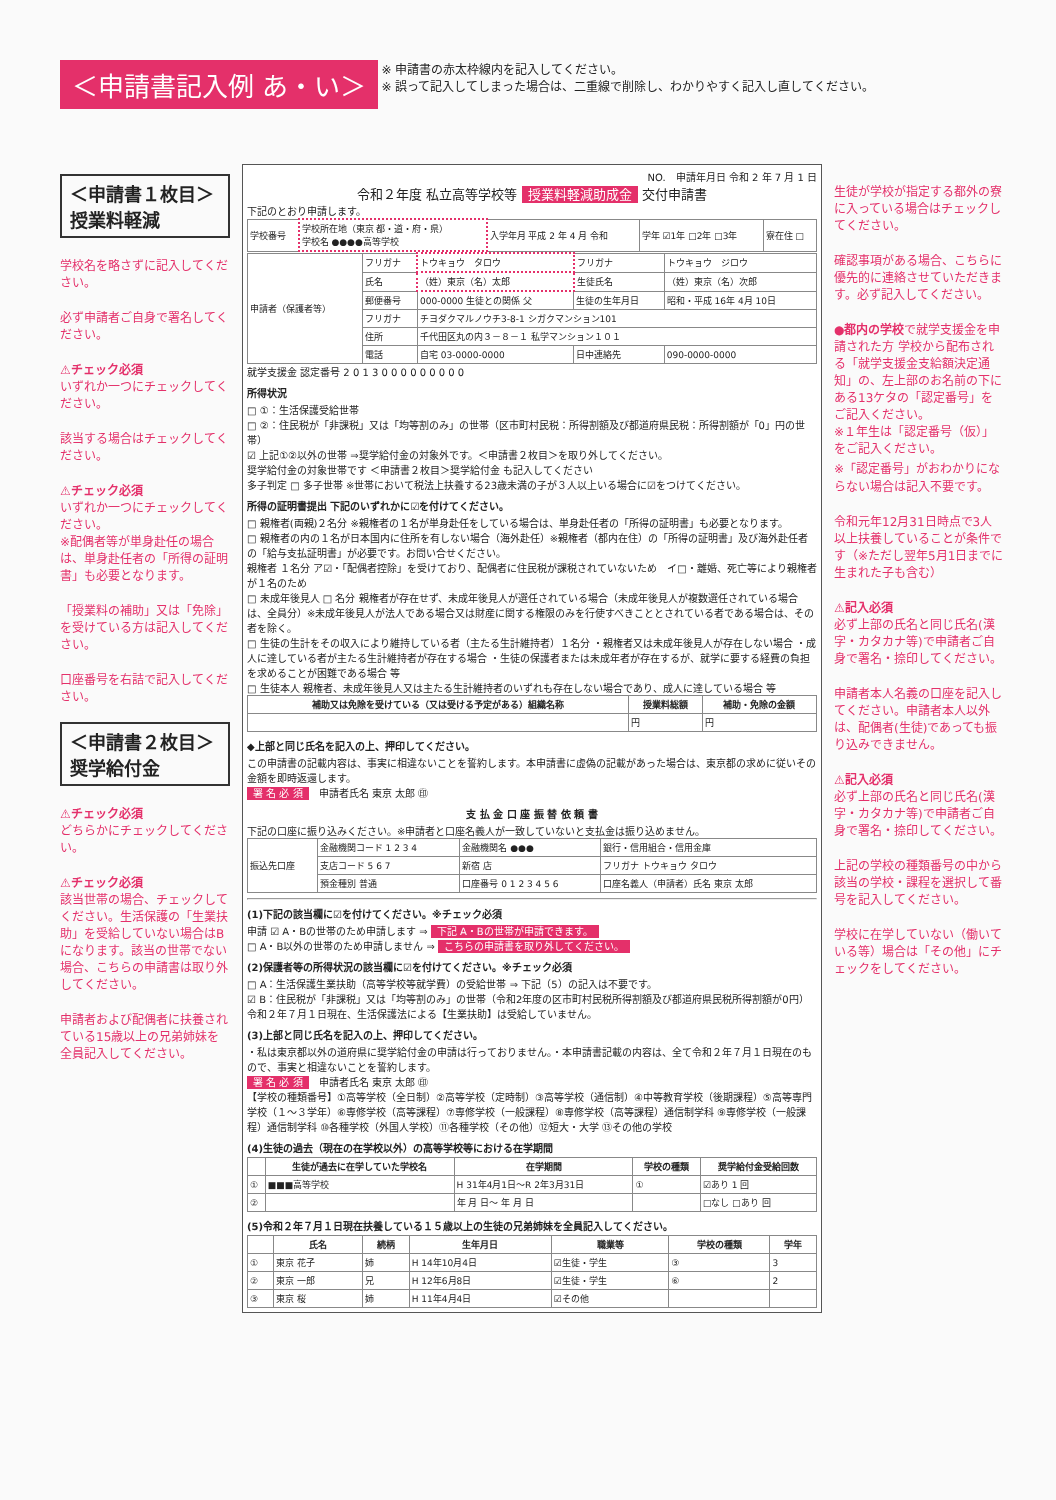＜申請書記入例 あ・い＞
※ 申請書の赤太枠線内を記入してください。
※ 誤って記入してしまった場合は、二重線で削除し、わかりやすく記入し直してください。
＜申請書１枚目＞
授業料軽減
学校名を略さずに記入してください。
必ず申請者ご自身で署名してください。
⚠チェック必須
いずれか一つにチェックしてください。
該当する場合はチェックしてください。
⚠チェック必須
いずれか一つにチェックしてください。
※配偶者等が単身赴任の場合は、単身赴任者の「所得の証明書」も必要となります。
「授業料の補助」又は「免除」を受けている方は記入してください。
口座番号を右詰で記入してください。
＜申請書２枚目＞
奨学給付金
⚠チェック必須
どちらかにチェックしてください。
⚠チェック必須
該当世帯の場合、チェックしてください。生活保護の「生業扶助」を受給していない場合はBになります。該当の世帯でない場合、こちらの申請書は取り外してください。
申請者および配偶者に扶養されている15歳以上の兄弟姉妹を全員記入してください。
NO.　申請年月日 令和 2 年 7 月 1 日
令和２年度 私立高等学校等 授業料軽減助成金 交付申請書
下記のとおり申請します。
| 学校番号 | 学校所在地（東京 都・道・府・県） 学校名 ●●●●高等学校 | 入学年月 平成 2 年 4 月 令和 | 学年 ☑1年 □2年 □3年 | 寮在住 □ |
| 申請者（保護者等） | フリガナ | トウキョウ タロウ | フリガナ | トウキョウ ジロウ |
| | 氏名 | （姓）東京（名）太郎 | 生徒氏名 | （姓）東京（名）次郎 |
| | 郵便番号 | 000-0000 生徒との関係 父 | 生徒の生年月日 | 昭和・平成 16年 4月 10日 |
| | フリガナ | チヨダクマルノウチ3-8-1 シガクマンション101 | | |
| | 住所 | 千代田区丸の内３－８－１ 私学マンション１０１ | | |
| | 電話 | 自宅 03-0000-0000 | 日中連絡先 | 090-0000-0000 |
就学支援金 認定番号 2 0 1 3 0 0 0 0 0 0 0 0 0
所得状況
□ ①：生活保護受給世帯
□ ②：住民税が「非課税」又は「均等割のみ」の世帯（区市町村民税：所得割額及び都道府県民税：所得割額が「0」円の世帯）
☑ 上記①②以外の世帯 ⇒奨学給付金の対象外です。＜申請書２枚目＞を取り外してください。
奨学給付金の対象世帯です ＜申請書２枚目＞奨学給付金 も記入してください
多子判定 □ 多子世帯 ※世帯において税法上扶養する23歳未満の子が３人以上いる場合に☑をつけてください。
所得の証明書提出 下記のいずれかに☑を付けてください。
□ 親権者(両親)２名分 ※親権者の１名が単身赴任をしている場合は、単身赴任者の「所得の証明書」も必要となります。
□ 親権者の内の１名が日本国内に住所を有しない場合（海外赴任）※親権者（都内在住）の「所得の証明書」及び海外赴任者の「給与支払証明書」が必要です。お問い合せください。
親権者 １名分 ア☑・「配偶者控除」を受けており、配偶者に住民税が課税されていないため　イ□・離婚、死亡等により親権者が１名のため
□ 未成年後見人 □ 名分 親権者が存在せず、未成年後見人が選任されている場合（未成年後見人が複数選任されている場合は、全員分）※未成年後見人が法人である場合又は財産に関する権限のみを行使すべきこととされている者である場合は、その者を除く。
□ 生徒の生計をその収入により維持している者（主たる生計維持者）１名分 ・親権者又は未成年後見人が存在しない場合 ・成人に達している者が主たる生計維持者が存在する場合 ・生徒の保護者または未成年者が存在するが、就学に要する経費の負担を求めることが困難である場合 等
□ 生徒本人 親権者、未成年後見人又は主たる生計維持者のいずれも存在しない場合であり、成人に達している場合 等
| 補助又は免除を受けている（又は受ける予定がある）組織名称 | 授業料総額 | 補助・免除の金額 |
| --- | --- | --- |
| | 円 | 円 |
◆上部と同じ氏名を記入の上、押印してください。
この申請書の記載内容は、事実に相違ないことを誓約します。本申請書に虚偽の記載があった場合は、東京都の求めに従いその金額を即時返還します。
署 名 必 須　申請者氏名 東京 太郎 ㊞
支 払 金 口 座 振 替 依 頼 書
下記の口座に振り込みください。※申請者と口座名義人が一致していないと支払金は振り込めません。
| 振込先口座 | 金融機関コード 1 2 3 4 | 金融機関名 ●●● | 銀行・信用組合・信用金庫 |
| | 支店コード 5 6 7 | 新宿 店 | フリガナ トウキョウ タロウ |
| | 預金種別 普通 | 口座番号 0 1 2 3 4 5 6 | 口座名義人（申請者）氏名 東京 太郎 |
(1)下記の該当欄に☑を付けてください。※チェック必須
申請 ☑ A・Bの世帯のため申請します ⇒ 下記 A・Bの世帯が申請できます。
□ A・B以外の世帯のため申請しません ⇒ こちらの申請書を取り外してください。
(2)保護者等の所得状況の該当欄に☑を付けてください。※チェック必須
□ A：生活保護生業扶助（高等学校等就学費）の受給世帯 ⇒ 下記（5）の記入は不要です。
☑ B：住民税が「非課税」又は「均等割のみ」の世帯（令和2年度の区市町村民税所得割額及び都道府県民税所得割額が0円）令和２年７月１日現在、生活保護法による【生業扶助】は受給していません。
(3)上部と同じ氏名を記入の上、押印してください。
・私は東京都以外の道府県に奨学給付金の申請は行っておりません。・本申請書記載の内容は、全て令和２年７月１日現在のもので、事実と相違ないことを誓約します。
署 名 必 須　申請者氏名 東京 太郎 ㊞
【学校の種類番号】①高等学校（全日制）②高等学校（定時制）③高等学校（通信制）④中等教育学校（後期課程）⑤高等専門学校（１～３学年）⑥専修学校（高等課程）⑦専修学校（一般課程）⑧専修学校（高等課程）通信制学科 ⑨専修学校（一般課程）通信制学科 ⑩各種学校（外国人学校）⑪各種学校（その他）⑫短大・大学 ⑬その他の学校
(4)生徒の過去（現在の在学校以外）の高等学校等における在学期間
| | 生徒が過去に在学していた学校名 | 在学期間 | 学校の種類 | 奨学給付金受給回数 |
| --- | --- | --- | --- | --- |
| ① | ■■■高等学校 | H 31年4月1日～R 2年3月31日 | ① | ☑あり 1 回 |
| ② | | 年 月 日～ 年 月 日 | | □なし □あり 回 |
(5)令和２年７月１日現在扶養している１５歳以上の生徒の兄弟姉妹を全員記入してください。
| | 氏名 | 続柄 | 生年月日 | 職業等 | 学校の種類 | 学年 |
| --- | --- | --- | --- | --- | --- | --- |
| ① | 東京 花子 | 姉 | H 14年10月4日 | ☑生徒・学生 | ③ | 3 |
| ② | 東京 一郎 | 兄 | H 12年6月8日 | ☑生徒・学生 | ⑥ | 2 |
| ③ | 東京 桜 | 姉 | H 11年4月4日 | ☑その他 | | |
生徒が学校が指定する都外の寮に入っている場合はチェックしてください。
確認事項がある場合、こちらに優先的に連絡させていただきます。必ず記入してください。
●都内の学校で就学支援金を申請された方 学校から配布される「就学支援金支給額決定通知」の、左上部のお名前の下にある13ケタの「認定番号」をご記入ください。
※１年生は「認定番号（仮）」をご記入ください。
※「認定番号」がおわかりにならない場合は記入不要です。
令和元年12月31日時点で3人以上扶養していることが条件です（※ただし翌年5月1日までに生まれた子も含む）
⚠記入必須
必ず上部の氏名と同じ氏名(漢字・カタカナ等)で申請者ご自身で署名・捺印してください。
申請者本人名義の口座を記入してください。申請者本人以外は、配偶者(生徒)であっても振り込みできません。
⚠記入必須
必ず上部の氏名と同じ氏名(漢字・カタカナ等)で申請者ご自身で署名・捺印してください。
上記の学校の種類番号の中から該当の学校・課程を選択して番号を記入してください。
学校に在学していない（働いている等）場合は「その他」にチェックをしてください。